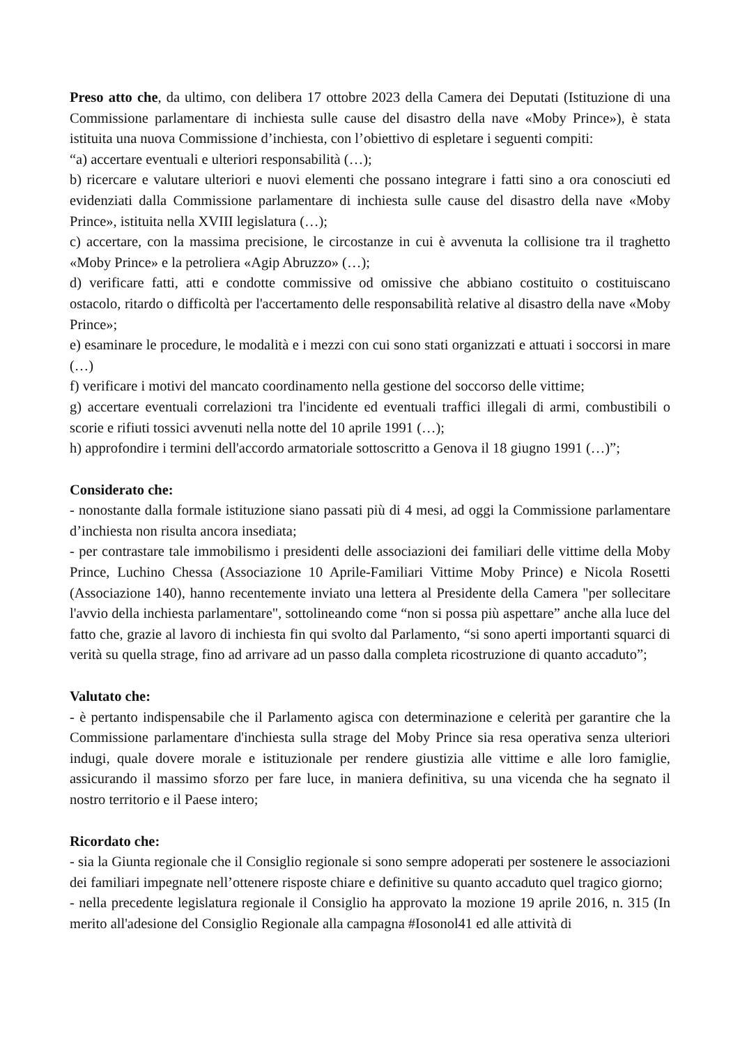Preso atto che, da ultimo, con delibera 17 ottobre 2023 della Camera dei Deputati (Istituzione di una Commissione parlamentare di inchiesta sulle cause del disastro della nave «Moby Prince»), è stata istituita una nuova Commissione d’inchiesta, con l’obiettivo di espletare i seguenti compiti:
“a) accertare eventuali e ulteriori responsabilità (…);
b) ricercare e valutare ulteriori e nuovi elementi che possano integrare i fatti sino a ora conosciuti ed evidenziati dalla Commissione parlamentare di inchiesta sulle cause del disastro della nave «Moby Prince», istituita nella XVIII legislatura (…);
c) accertare, con la massima precisione, le circostanze in cui è avvenuta la collisione tra il traghetto «Moby Prince» e la petroliera «Agip Abruzzo» (…);
d) verificare fatti, atti e condotte commissive od omissive che abbiano costituito o costituiscano ostacolo, ritardo o difficoltà per l'accertamento delle responsabilità relative al disastro della nave «Moby Prince»;
e) esaminare le procedure, le modalità e i mezzi con cui sono stati organizzati e attuati i soccorsi in mare (…)
f) verificare i motivi del mancato coordinamento nella gestione del soccorso delle vittime;
g) accertare eventuali correlazioni tra l'incidente ed eventuali traffici illegali di armi, combustibili o scorie e rifiuti tossici avvenuti nella notte del 10 aprile 1991 (…);
h) approfondire i termini dell'accordo armatoriale sottoscritto a Genova il 18 giugno 1991 (…)”;
Considerato che:
- nonostante dalla formale istituzione siano passati più di 4 mesi, ad oggi la Commissione parlamentare d’inchiesta non risulta ancora insediata;
- per contrastare tale immobilismo i presidenti delle associazioni dei familiari delle vittime della Moby Prince, Luchino Chessa (Associazione 10 Aprile-Familiari Vittime Moby Prince) e Nicola Rosetti (Associazione 140), hanno recentemente inviato una lettera al Presidente della Camera "per sollecitare l'avvio della inchiesta parlamentare", sottolineando come “non si possa più aspettare” anche alla luce del fatto che, grazie al lavoro di inchiesta fin qui svolto dal Parlamento, “si sono aperti importanti squarci di verità su quella strage, fino ad arrivare ad un passo dalla completa ricostruzione di quanto accaduto”;
Valutato che:
- è pertanto indispensabile che il Parlamento agisca con determinazione e celerità per garantire che la Commissione parlamentare d'inchiesta sulla strage del Moby Prince sia resa operativa senza ulteriori indugi, quale dovere morale e istituzionale per rendere giustizia alle vittime e alle loro famiglie, assicurando il massimo sforzo per fare luce, in maniera definitiva, su una vicenda che ha segnato il nostro territorio e il Paese intero;
Ricordato che:
- sia la Giunta regionale che il Consiglio regionale si sono sempre adoperati per sostenere le associazioni dei familiari impegnate nell’ottenere risposte chiare e definitive su quanto accaduto quel tragico giorno;
- nella precedente legislatura regionale il Consiglio ha approvato la mozione 19 aprile 2016, n. 315 (In merito all'adesione del Consiglio Regionale alla campagna #Iosonol41 ed alle attività di